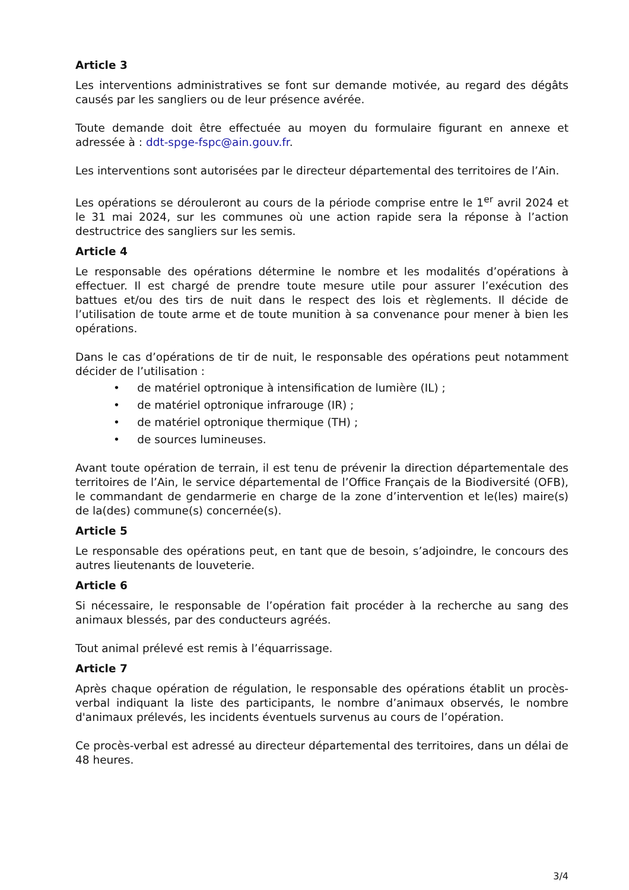Article 3
Les interventions administratives se font sur demande motivée, au regard des dégâts causés par les sangliers ou de leur présence avérée.
Toute demande doit être effectuée au moyen du formulaire figurant en annexe et adressée à : ddt-spge-fspc@ain.gouv.fr.
Les interventions sont autorisées par le directeur départemental des territoires de l’Ain.
Les opérations se dérouleront au cours de la période comprise entre le 1<sup>er</sup> avril 2024 et le 31 mai 2024, sur les communes où une action rapide sera la réponse à l’action destructrice des sangliers sur les semis.
Article 4
Le responsable des opérations détermine le nombre et les modalités d’opérations à effectuer. Il est chargé de prendre toute mesure utile pour assurer l’exécution des battues et/ou des tirs de nuit dans le respect des lois et règlements. Il décide de l’utilisation de toute arme et de toute munition à sa convenance pour mener à bien les opérations.
Dans le cas d’opérations de tir de nuit, le responsable des opérations peut notamment décider de l’utilisation :
• de matériel optronique à intensification de lumière (IL) ;
• de matériel optronique infrarouge (IR) ;
• de matériel optronique thermique (TH) ;
• de sources lumineuses.
Avant toute opération de terrain, il est tenu de prévenir la direction départementale des territoires de l’Ain, le service départemental de l’Office Français de la Biodiversité (OFB), le commandant de gendarmerie en charge de la zone d’intervention et le(les) maire(s) de la(des) commune(s) concernée(s).
Article 5
Le responsable des opérations peut, en tant que de besoin, s’adjoindre, le concours des autres lieutenants de louveterie.
Article 6
Si nécessaire, le responsable de l’opération fait procéder à la recherche au sang des animaux blessés, par des conducteurs agréés.
Tout animal prélevé est remis à l’équarrissage.
Article 7
Après chaque opération de régulation, le responsable des opérations établit un procès-verbal indiquant la liste des participants, le nombre d’animaux observés, le nombre d'animaux prélevés, les incidents éventuels survenus au cours de l’opération.
Ce procès-verbal est adressé au directeur départemental des territoires, dans un délai de 48 heures.
3/4